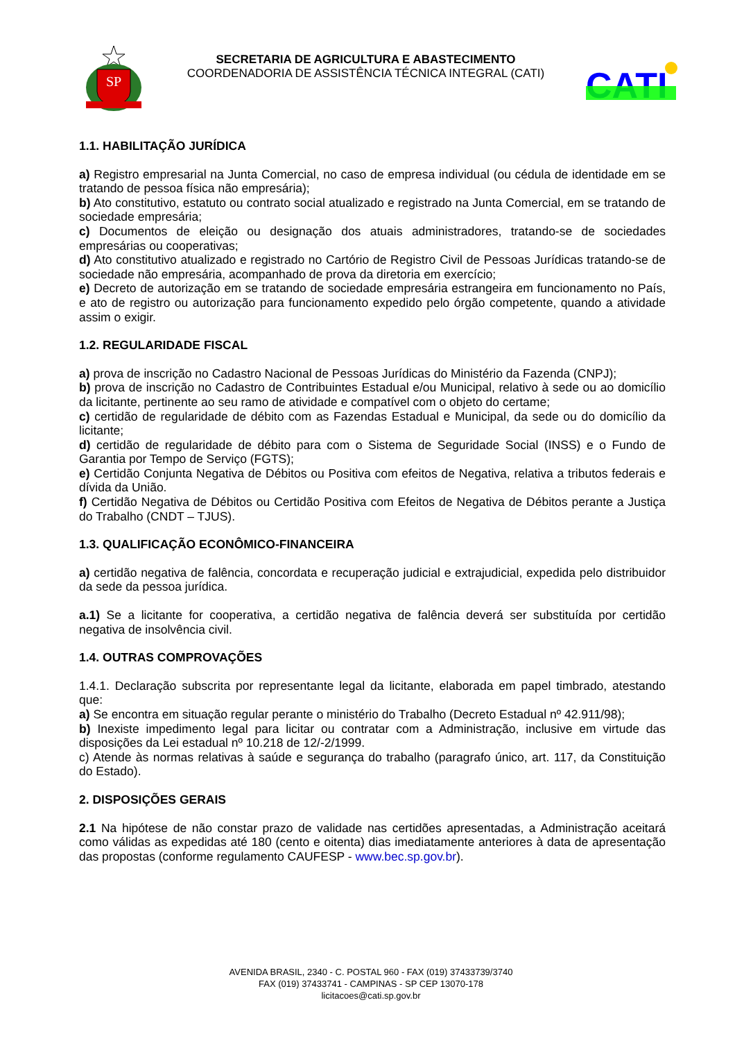SP
SECRETARIA DE AGRICULTURA E ABASTECIMENTO
COORDENADORIA DE ASSISTÊNCIA TÉCNICA INTEGRAL (CATI)
CATI
1.1. HABILITAÇÃO JURÍDICA
a) Registro empresarial na Junta Comercial, no caso de empresa individual (ou cédula de identidade em se tratando de pessoa física não empresária);
b) Ato constitutivo, estatuto ou contrato social atualizado e registrado na Junta Comercial, em se tratando de sociedade empresária;
c) Documentos de eleição ou designação dos atuais administradores, tratando-se de sociedades empresárias ou cooperativas;
d) Ato constitutivo atualizado e registrado no Cartório de Registro Civil de Pessoas Jurídicas tratando-se de sociedade não empresária, acompanhado de prova da diretoria em exercício;
e) Decreto de autorização em se tratando de sociedade empresária estrangeira em funcionamento no País, e ato de registro ou autorização para funcionamento expedido pelo órgão competente, quando a atividade assim o exigir.
1.2. REGULARIDADE FISCAL
a) prova de inscrição no Cadastro Nacional de Pessoas Jurídicas do Ministério da Fazenda (CNPJ);
b) prova de inscrição no Cadastro de Contribuintes Estadual e/ou Municipal, relativo à sede ou ao domicílio da licitante, pertinente ao seu ramo de atividade e compatível com o objeto do certame;
c) certidão de regularidade de débito com as Fazendas Estadual e Municipal, da sede ou do domicílio da licitante;
d) certidão de regularidade de débito para com o Sistema de Seguridade Social (INSS) e o Fundo de Garantia por Tempo de Serviço (FGTS);
e) Certidão Conjunta Negativa de Débitos ou Positiva com efeitos de Negativa, relativa a tributos federais e dívida da União.
f) Certidão Negativa de Débitos ou Certidão Positiva com Efeitos de Negativa de Débitos perante a Justiça do Trabalho (CNDT – TJUS).
1.3. QUALIFICAÇÃO ECONÔMICO-FINANCEIRA
a) certidão negativa de falência, concordata e recuperação judicial e extrajudicial, expedida pelo distribuidor da sede da pessoa jurídica.
a.1) Se a licitante for cooperativa, a certidão negativa de falência deverá ser substituída por certidão negativa de insolvência civil.
1.4. OUTRAS COMPROVAÇÕES
1.4.1. Declaração subscrita por representante legal da licitante, elaborada em papel timbrado, atestando que:
a) Se encontra em situação regular perante o ministério do Trabalho (Decreto Estadual nº 42.911/98);
b) Inexiste impedimento legal para licitar ou contratar com a Administração, inclusive em virtude das disposições da Lei estadual nº 10.218 de 12/-2/1999.
c) Atende às normas relativas à saúde e segurança do trabalho (paragrafo único, art. 117, da Constituição do Estado).
2. DISPOSIÇÕES GERAIS
2.1 Na hipótese de não constar prazo de validade nas certidões apresentadas, a Administração aceitará como válidas as expedidas até 180 (cento e oitenta) dias imediatamente anteriores à data de apresentação das propostas (conforme regulamento CAUFESP - www.bec.sp.gov.br).
AVENIDA BRASIL, 2340 - C. POSTAL 960 - FAX (019) 37433739/3740
FAX (019) 37433741 - CAMPINAS - SP CEP 13070-178
licitacoes@cati.sp.gov.br